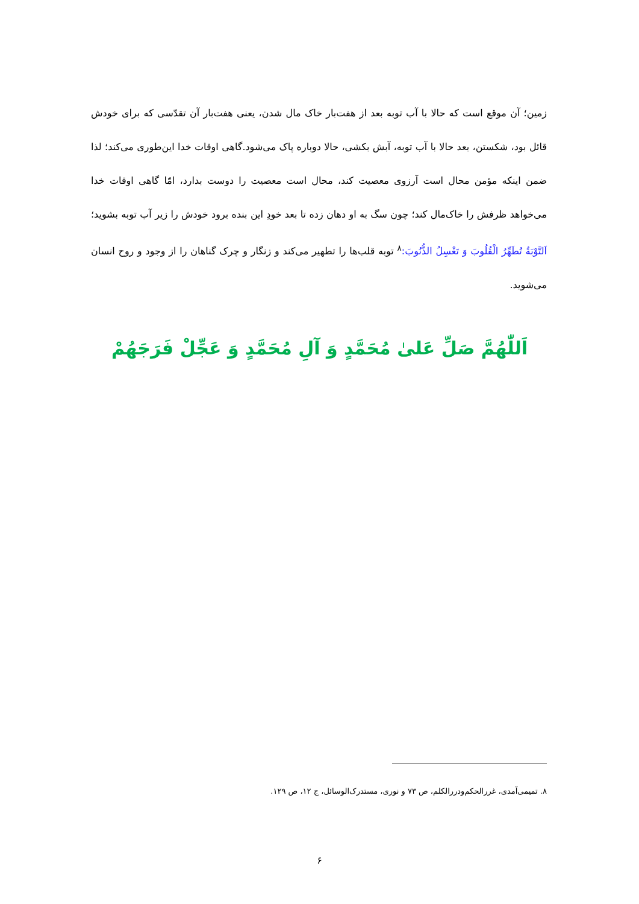زمین؛ آن موقع است که حالا با آب توبه بعد از هفت‌بار خاک مال شدن، یعنی هفت‌بار آن تقدّسی که برای خودش قائل بود، شکستن، بعد حالا با آب توبه، آبش بکشی، حالا دوباره پاک می‌شود.گاهی اوقات خدا این‌طوری می‌کند؛ لذا ضمن اینکه مؤمن محال است آرزوی معصیت کند، محال است معصیت را دوست بدارد، امّا گاهی اوقات خدا می‌خواهد ظرفش را خاک‌مال کند؛ چون سگ به او دهان زده تا بعد خودِ این بنده برود خودش را زیر آب توبه بشوید؛ اَلتَّوْبَةُ تُطَهِّرُ الْقُلُوبَ وَ تَغْسِلُ الذُّنُوبَ:<sup>۸</sup> توبه قلب‌ها را تطهیر می‌کند و زنگار و چرک گناهان را از وجود و روح انسان می‌شوید.
اَللّٰهُمَّ صَلِّ عَلیٰ مُحَمَّدٍ وَ آلِ مُحَمَّدٍ وَ عَجِّلْ فَرَجَهُمْ
۸. تمیمی‌آمدی، غررالحکم‌ودررالکلم، ص ۷۳ و نوری، مستدرک‌الوسائل، ج ۱۲، ص ۱۲۹.
۶